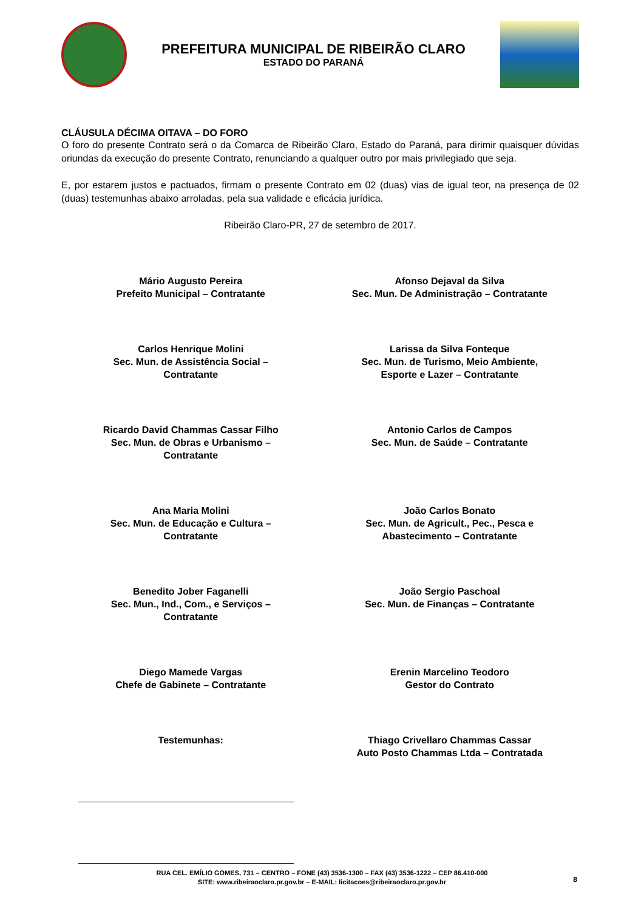PREFEITURA MUNICIPAL DE RIBEIRÃO CLARO
ESTADO DO PARANÁ
CLÁUSULA DÉCIMA OITAVA – DO FORO
O foro do presente Contrato será o da Comarca de Ribeirão Claro, Estado do Paraná, para dirimir quaisquer dúvidas oriundas da execução do presente Contrato, renunciando a qualquer outro por mais privilegiado que seja.
E, por estarem justos e pactuados, firmam o presente Contrato em 02 (duas) vias de igual teor, na presença de 02 (duas) testemunhas abaixo arroladas, pela sua validade e eficácia jurídica.
Ribeirão Claro-PR, 27 de setembro de 2017.
Mário Augusto Pereira
Prefeito Municipal – Contratante
Afonso Dejaval da Silva
Sec. Mun. De Administração – Contratante
Carlos Henrique Molini
Sec. Mun. de Assistência Social –
Contratante
Larissa da Silva Fonteque
Sec. Mun. de Turismo, Meio Ambiente,
Esporte e Lazer – Contratante
Ricardo David Chammas Cassar Filho
Sec. Mun. de Obras e Urbanismo –
Contratante
Antonio Carlos de Campos
Sec. Mun. de Saúde – Contratante
Ana Maria Molini
Sec. Mun. de Educação e Cultura –
Contratante
João Carlos Bonato
Sec. Mun. de Agricult., Pec., Pesca e
Abastecimento – Contratante
Benedito Jober Faganelli
Sec. Mun., Ind., Com., e Serviços –
Contratante
João Sergio Paschoal
Sec. Mun. de Finanças – Contratante
Diego Mamede Vargas
Chefe de Gabinete – Contratante
Erenin Marcelino Teodoro
Gestor do Contrato
Testemunhas:
Thiago Crivellaro Chammas Cassar
Auto Posto Chammas Ltda – Contratada
RUA CEL. EMÍLIO GOMES, 731 – CENTRO – FONE (43) 3536-1300 – FAX (43) 3536-1222 – CEP 86.410-000
SITE: www.ribeiraoclaro.pr.gov.br – E-MAIL: licitacoes@ribeiraoclaro.pr.gov.br
8